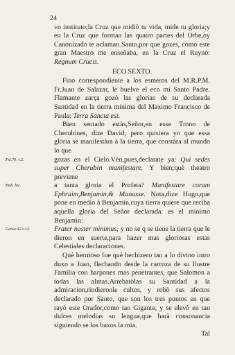24
vo instituto;la Cruz que midiò tu vida, mide tu gloria;y en la Cruz que forman las quatro partes del Orbe,oy Canonizado te aclaman Santo,por que gozes, como este gran Maestro me enseñaba, en la Cruz el Reyno: Regnum Crucis.
ECO SEXTO.
Fino correspondiente a los esmeros del M.R.P.M. Fr.Juan de Salazar, le buelve el eco mi Santo Padre. Flamante zarça gozò las glorias de su declarada Santidad en la tierra minima del Maximo Francisco de Paula: Terra Sancta est.
Bien sentado estàs,Señor,en esse Trono de Cherubines, dize David; pero quisiera yo que essa gloria se manifestàra à la tierra, que constàra al mundo lo que
Psl.79. v.2.
gozas en el Cielo.Vèn,pues,declarate ya: Qui sedes super Cherubin manifestare. Y bien;què theatro previene
Hab. hic.
a tanta gloria el Profeta? Manifestare coram Ephraim,Benjamin,& Manasse. Nota,dize Hugo,que pone en medio à Benjamin,cuya tierra quiere que reciba aquella gloria del Señor declarada: es el minimo Benjamin:
Genes.42.v.14.
Frater noster minimus; y no se q se tiene la tierra que le dieron en suerte,para hazer mas gloriosas estas Celestiales declaraciones.
Què hermoso fue què hechizero tan a lo divino intro duxo a Juan, flechando desde la carroza de su Ilustre Familia con harpones mas penetrantes, que Salomon a todas las almas.Arrebatòlas su Santidad a la admiracion,rindieronle cultos, y robò sus afectos declarado por Santo, que son los tres puntos en que rayò este Orador,como tan Gigante, y se elevò en tan dulces melodias su lengua,que harà consonancia siguiendo se los baxos la mia.
Tal